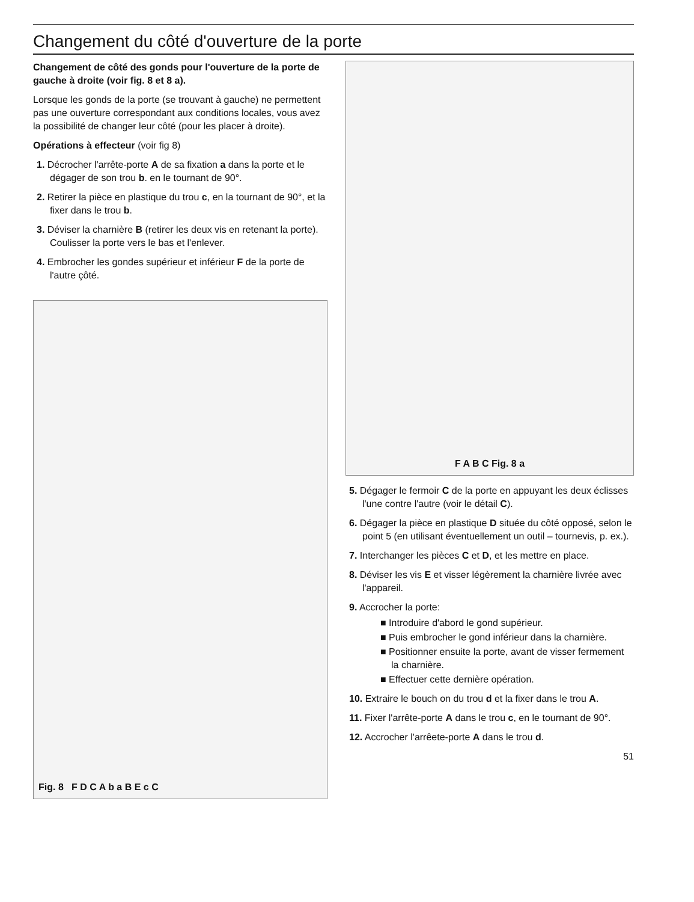Changement du côté d'ouverture de la porte
Changement de côté des gonds pour l'ouverture de la porte de gauche à droite (voir fig. 8 et 8 a).
Lorsque les gonds de la porte (se trouvant à gauche) ne permettent pas une ouverture correspondant aux conditions locales, vous avez la possibilité de changer leur côté (pour les placer à droite).
Opérations à effecteur (voir fig 8)
1. Décrocher l'arrête-porte A de sa fixation a dans la porte et le dégager de son trou b. en le tournant de 90°.
2. Retirer la pièce en plastique du trou c, en la tournant de 90°, et la fixer dans le trou b.
3. Déviser la charnière B (retirer les deux vis en retenant la porte). Coulisser la porte vers le bas et l'enlever.
4. Embrocher les gondes supérieur et inférieur F de la porte de l'autre çôté.
Fig. 8 F D C A b a B E c C
F A B C Fig. 8 a
5. Dégager le fermoir C de la porte en appuyant les deux éclisses l'une contre l'autre (voir le détail C).
6. Dégager la pièce en plastique D située du côté opposé, selon le point 5 (en utilisant éventuellement un outil – tournevis, p. ex.).
7. Interchanger les pièces C et D, et les mettre en place.
8. Déviser les vis E et visser légèrement la charnière livrée avec l'appareil.
9. Accrocher la porte:
■ Introduire d'abord le gond supérieur.
■ Puis embrocher le gond inférieur dans la charnière.
■ Positionner ensuite la porte, avant de visser fermement la charnière.
■ Effectuer cette dernière opération.
10. Extraire le bouch on du trou d et la fixer dans le trou A.
11. Fixer l'arrête-porte A dans le trou c, en le tournant de 90°.
12. Accrocher l'arrêete-porte A dans le trou d.
51